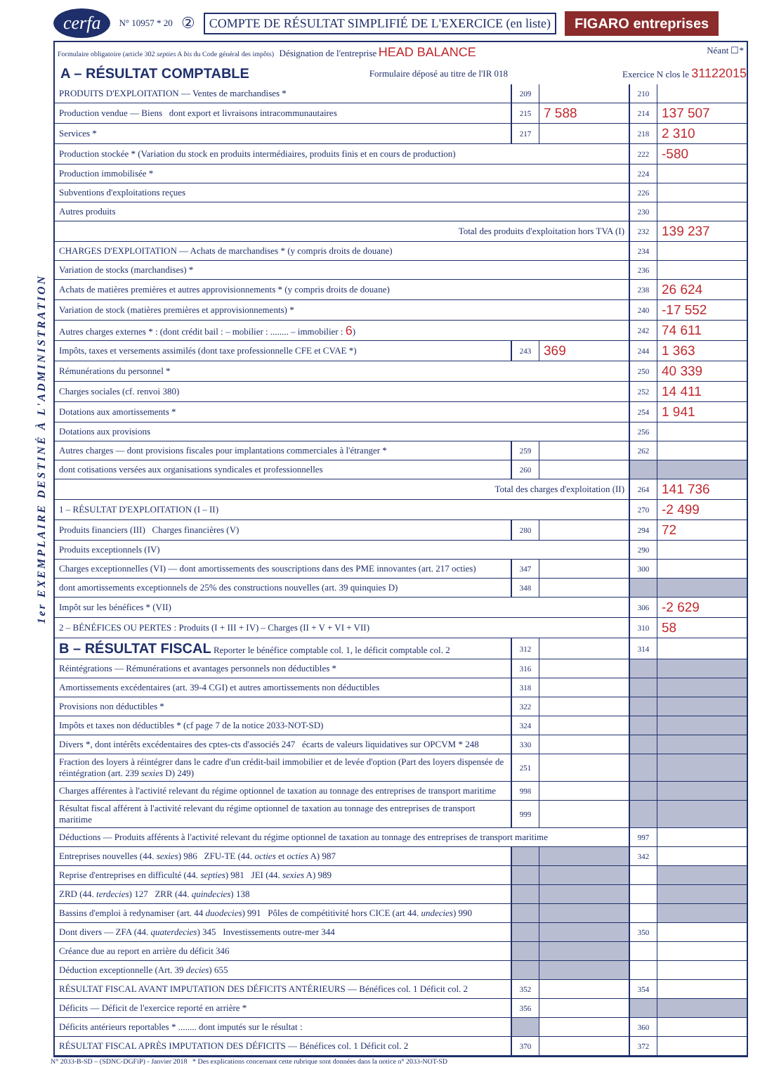1er EXEMPLAIRE DESTINÉ À L'ADMINISTRATION
cerfa N° 10957 * 20 ② COMPTE DE RÉSULTAT SIMPLIFIÉ DE L'EXERCICE (en liste) FIGARO entreprises
Formulaire obligatoire (article 302 septies A bis du Code général des impôts) Désignation de l'entreprise HEAD BALANCE Néant ☐*
A – RÉSULTAT COMPTABLE
Formulaire déposé au titre de l'IR 018 Exercice N clos le 31122015
| PRODUITS D'EXPLOITATION — Ventes de marchandises * | 209 | | 210 | |
| Production vendue — Biens dont export et livraisons intracommunautaires | 215 | 7 588 | 214 | 137 507 |
| Services * | 217 | | 218 | 2 310 |
| Production stockée * (Variation du stock en produits intermédiaires, produits finis et en cours de production) | | | 222 | -580 |
| Production immobilisée * | | | 224 | |
| Subventions d'exploitations reçues | | | 226 | |
| Autres produits | | | 230 | |
| Total des produits d'exploitation hors TVA (I) | | | 232 | 139 237 |
| CHARGES D'EXPLOITATION — Achats de marchandises * (y compris droits de douane) | | | 234 | |
| Variation de stocks (marchandises) * | | | 236 | |
| Achats de matières premières et autres approvisionnements * (y compris droits de douane) | | | 238 | 26 624 |
| Variation de stock (matières premières et approvisionnements) * | | | 240 | -17 552 |
| Autres charges externes * : (dont crédit bail : – mobilier : ........ – immobilier : 6 ) | | | 242 | 74 611 |
| Impôts, taxes et versements assimilés (dont taxe professionnelle CFE et CVAE *) | 243 | 369 | 244 | 1 363 |
| Rémunérations du personnel * | | | 250 | 40 339 |
| Charges sociales (cf. renvoi 380) | | | 252 | 14 411 |
| Dotations aux amortissements * | | | 254 | 1 941 |
| Dotations aux provisions | | | 256 | |
| Autres charges — dont provisions fiscales pour implantations commerciales à l'étranger * | 259 | | 262 | |
| dont cotisations versées aux organisations syndicales et professionnelles | 260 | | | |
| Total des charges d'exploitation (II) | | | 264 | 141 736 |
| 1 – RÉSULTAT D'EXPLOITATION (I – II) | | | 270 | -2 499 |
| Produits financiers (III) Charges financières (V) | 280 | | 294 | 72 |
| Produits exceptionnels (IV) | | | 290 | |
| Charges exceptionnelles (VI) — dont amortissements des souscriptions dans des PME innovantes (art. 217 octies) | 347 | | 300 | |
| dont amortissements exceptionnels de 25% des constructions nouvelles (art. 39 quinquies D) | 348 | | | |
| Impôt sur les bénéfices * (VII) | | | 306 | -2 629 |
| 2 – BÉNÉFICES OU PERTES : Produits (I + III + IV) – Charges (II + V + VI + VII) | | | 310 | 58 |
| B – RÉSULTAT FISCAL Reporter le bénéfice comptable col. 1, le déficit comptable col. 2 | 312 | | 314 | |
| Réintégrations — Rémunérations et avantages personnels non déductibles * | 316 | | | |
| Amortissements excédentaires (art. 39-4 CGI) et autres amortissements non déductibles | 318 | | | |
| Provisions non déductibles * | 322 | | | |
| Impôts et taxes non déductibles * (cf page 7 de la notice 2033-NOT-SD) | 324 | | | |
| Divers *, dont intérêts excédentaires des cptes-cts d'associés 247 écarts de valeurs liquidatives sur OPCVM * 248 | 330 | | | |
| Fraction des loyers à réintégrer dans le cadre d'un crédit-bail immobilier et de levée d'option (Part des loyers dispensée de réintégration (art. 239 sexies D) 249) | 251 | | | |
| Charges afférentes à l'activité relevant du régime optionnel de taxation au tonnage des entreprises de transport maritime | 998 | | | |
| Résultat fiscal afférent à l'activité relevant du régime optionnel de taxation au tonnage des entreprises de transport maritime | 999 | | | |
| Déductions — Produits afférents à l'activité relevant du régime optionnel de taxation au tonnage des entreprises de transport maritime | | | 997 | |
| Entreprises nouvelles (44. sexies ) 986 ZFU-TE (44. octies et octies A) 987 | | | 342 | |
| Reprise d'entreprises en difficulté (44. septies ) 981 JEI (44. sexies A) 989 | | | | |
| ZRD (44. terdecies ) 127 ZRR (44. quindecies ) 138 | | | | |
| Bassins d'emploi à redynamiser (art. 44 duodecies ) 991 Pôles de compétitivité hors CICE (art 44. undecies ) 990 | | | | |
| Dont divers — ZFA (44. quaterdecies ) 345 Investissements outre-mer 344 | | | 350 | |
| Créance due au report en arrière du déficit 346 | | | | |
| Déduction exceptionnelle (Art. 39 decies ) 655 | | | | |
| RÉSULTAT FISCAL AVANT IMPUTATION DES DÉFICITS ANTÉRIEURS — Bénéfices col. 1 Déficit col. 2 | 352 | | 354 | |
| Déficits — Déficit de l'exercice reporté en arrière * | 356 | | | |
| Déficits antérieurs reportables * ........ dont imputés sur le résultat : | | | 360 | |
| RÉSULTAT FISCAL APRÈS IMPUTATION DES DÉFICITS — Bénéfices col. 1 Déficit col. 2 | 370 | | 372 | |
N° 2033-B-SD – (SDNC-DGFiP) - Janvier 2018 * Des explications concernant cette rubrique sont données dans la notice n° 2033-NOT-SD